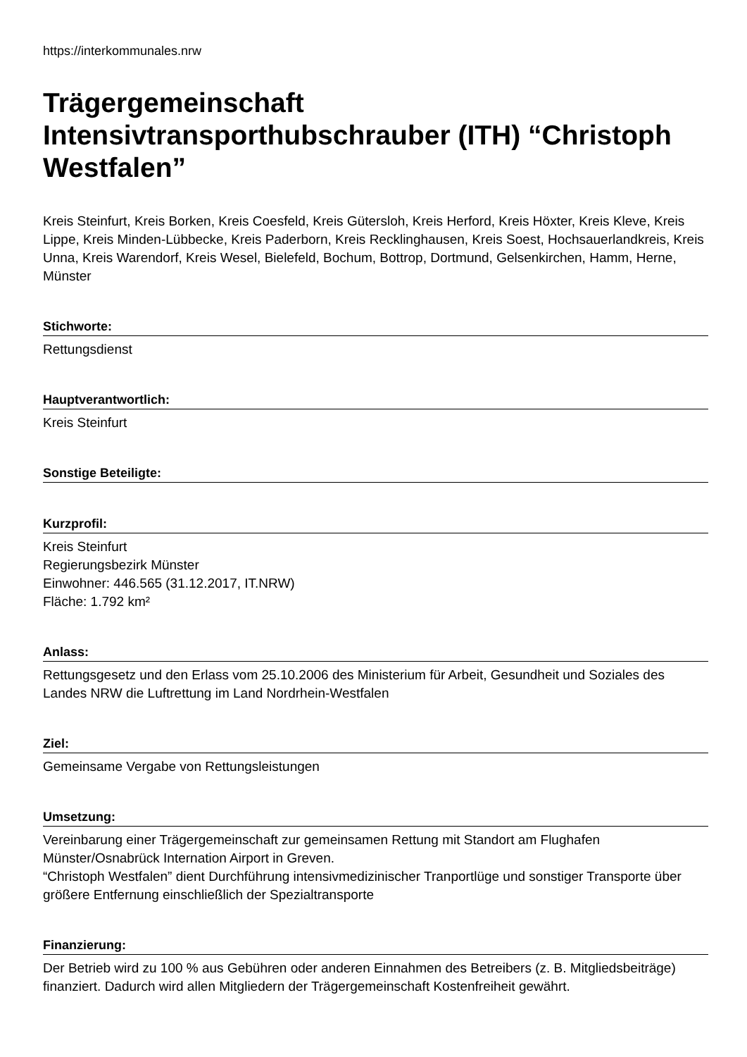https://interkommunales.nrw
Trägergemeinschaft Intensivtransporthubschrauber (ITH) “Christoph Westfalen”
Kreis Steinfurt, Kreis Borken, Kreis Coesfeld, Kreis Gütersloh, Kreis Herford, Kreis Höxter, Kreis Kleve, Kreis Lippe, Kreis Minden-Lübbecke, Kreis Paderborn, Kreis Recklinghausen, Kreis Soest, Hochsauerlandkreis, Kreis Unna, Kreis Warendorf, Kreis Wesel, Bielefeld, Bochum, Bottrop, Dortmund, Gelsenkirchen, Hamm, Herne, Münster
Stichworte:
Rettungsdienst
Hauptverantwortlich:
Kreis Steinfurt
Sonstige Beteiligte:
Kurzprofil:
Kreis Steinfurt
Regierungsbezirk Münster
Einwohner: 446.565 (31.12.2017, IT.NRW)
Fläche: 1.792 km²
Anlass:
Rettungsgesetz und den Erlass vom 25.10.2006 des Ministerium für Arbeit, Gesundheit und Soziales des Landes NRW die Luftrettung im Land Nordrhein-Westfalen
Ziel:
Gemeinsame Vergabe von Rettungsleistungen
Umsetzung:
Vereinbarung einer Trägergemeinschaft zur gemeinsamen Rettung mit Standort am Flughafen Münster/Osnabrück Internation Airport in Greven.
“Christoph Westfalen” dient Durchführung intensivmedizinischer Tranportlüge und sonstiger Transporte über größere Entfernung einschließlich der Spezialtransporte
Finanzierung:
Der Betrieb wird zu 100 % aus Gebühren oder anderen Einnahmen des Betreibers (z. B. Mitgliedsbeiträge) finanziert. Dadurch wird allen Mitgliedern der Trägergemeinschaft Kostenfreiheit gewährt.